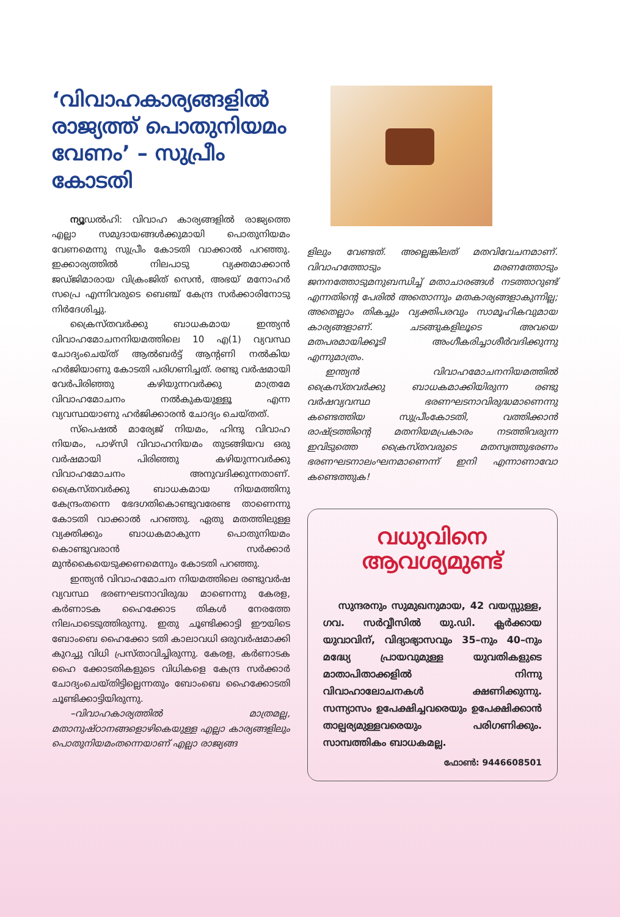‘വിവാഹകാര്യങ്ങളിൽ രാജ്യത്ത് പൊതുനിയമം വേണം’ – സുപ്രീം കോടതി
ന്യൂഡൽഹി: വിവാഹ കാര്യങ്ങളിൽ രാജ്യത്തെ എല്ലാ സമുദായങ്ങൾക്കുമായി പൊതുനിയമം വേണമെന്നു സുപ്രീം കോടതി വാക്കാൽ പറഞ്ഞു. ഇക്കാര്യത്തിൽ നിലപാടു വ്യക്തമാക്കാൻ ജഡ്ജിമാരായ വിക്രംജിത് സെൻ, അഭയ് മനോഹർ സപ്രെ എന്നിവരുടെ ബെഞ്ച് കേന്ദ്ര സർക്കാരിനോടു നിർദേശിച്ചു.
ക്രൈസ്തവർക്കു ബാധകമായ ഇന്ത്യൻ വിവാഹമോചനനിയമത്തിലെ 10 എ(1) വ്യവസ്ഥ ചോദ്യംചെയ്ത് ആൽബർട്ട് ആന്റണി നൽകിയ ഹർജിയാണു കോടതി പരിഗണിച്ചത്. രണ്ടു വർഷമായി വേർപിരിഞ്ഞു കഴിയുന്നവർക്കു മാത്രമേ വിവാഹമോചനം നൽകുകയുള്ളൂ എന്ന വ്യവസ്ഥയാണു ഹർജിക്കാരൻ ചോദ്യം ചെയ്തത്.
സ്പെഷൽ മാര്യേജ് നിയമം, ഹിന്ദു വിവാഹ നിയമം, പാഴ്സി വിവാഹനിയമം തുടങ്ങിയവ ഒരു വർഷമായി പിരിഞ്ഞു കഴിയുന്നവർക്കു വിവാഹമോചനം അനുവദിക്കുന്നതാണ്. ക്രൈസ്തവർക്കു ബാധകമായ നിയമത്തിനു കേന്ദ്രംതന്നെ ഭേദഗതികൊണ്ടുവരേണ്ട താണെന്നു കോടതി വാക്കാൽ പറഞ്ഞു. ഏതു മതത്തിലുള്ള വ്യക്തിക്കും ബാധകമാകുന്ന പൊതുനിയമം കൊണ്ടുവരാൻ സർക്കാർ മുൻകൈയെടുക്കണമെന്നും കോടതി പറഞ്ഞു.
ഇന്ത്യൻ വിവാഹമോചന നിയമത്തിലെ രണ്ടുവർഷ വ്യവസ്ഥ ഭരണഘടനാവിരുദ്ധ മാണെന്നു കേരള, കർണാടക ഹൈക്കോട തികൾ നേരത്തേ നിലപാടെടുത്തിരുന്നു. ഇതു ചൂണ്ടിക്കാട്ടി ഈയിടെ ബോംബെ ഹൈക്കോ ടതി കാലാവധി ഒരുവർഷമാക്കി കുറച്ചു വിധി പ്രസ്താവിച്ചിരുന്നു. കേരള, കർണാടക ഹൈ ക്കോടതികളുടെ വിധികളെ കേന്ദ്ര സർക്കാർ ചോദ്യംചെയ്തിട്ടില്ലെന്നതും ബോംബെ ഹൈക്കോടതി ചൂണ്ടിക്കാട്ടിയിരുന്നു.
–വിവാഹകാര്യത്തിൽ മാത്രമല്ല, മതാനുഷ്ഠാനങ്ങളൊഴികെയുള്ള എല്ലാ കാര്യങ്ങളിലും പൊതുനിയമംതന്നെയാണ് എല്ലാ രാജ്യങ്ങ
ളിലും വേണ്ടത്. അല്ലെങ്കിലത് മതവിവേചനമാണ്. വിവാഹത്തോടും മരണത്തോടും ജനനത്തോടുമനുബന്ധിച്ച് മതാചാരങ്ങൾ നടത്താറുണ്ട് എന്നതിന്റെ പേരിൽ അതൊന്നും മതകാര്യങ്ങളാകുന്നില്ല; അതെല്ലാം തികച്ചും വ്യക്തിപരവും സാമൂഹികവുമായ കാര്യങ്ങളാണ്. ചടങ്ങുകളിലൂടെ അവയെ മതപരമായിക്കൂടി അംഗീകരിച്ചാശീർവദിക്കുന്നു എന്നുമാത്രം.
ഇന്ത്യൻ വിവാഹമോചനനിയമത്തിൽ ക്രൈസ്തവർക്കു ബാധകമാക്കിയിരുന്ന രണ്ടു വർഷവ്യവസ്ഥ ഭരണഘടനാവിരുദ്ധമാണെന്നു കണ്ടെത്തിയ സുപ്രീംകോടതി, വത്തിക്കാൻ രാഷ്ട്രത്തിന്റെ മതനിയമപ്രകാരം നടത്തിവരുന്ന ഇവിടുത്തെ ക്രൈസ്തവരുടെ മതസ്വത്തുഭരണം ഭരണഘടനാലംഘനമാണെന്ന് ഇനി എന്നാണാവോ കണ്ടെത്തുക!
വധുവിനെ
ആവശ്യമുണ്ട്
സുന്ദരനും സുമുഖനുമായ, 42 വയസ്സുള്ള, ഗവ. സർവ്വീസിൽ യു.ഡി. ക്ലർക്കായ യുവാവിന്, വിദ്യാഭ്യാസവും 35–നും 40–നും മദ്ധ്യേ പ്രായവുമുള്ള യുവതികളുടെ മാതാപിതാക്കളിൽ നിന്നു വിവാഹാലോചനകൾ ക്ഷണിക്കുന്നു. സന്ന്യാസം ഉപേക്ഷിച്ചവരെയും ഉപേക്ഷിക്കാൻ താല്പര്യമുള്ളവരെയും പരിഗണിക്കും. സാമ്പത്തികം ബാധകമല്ല.
ഫോൺ: 9446608501